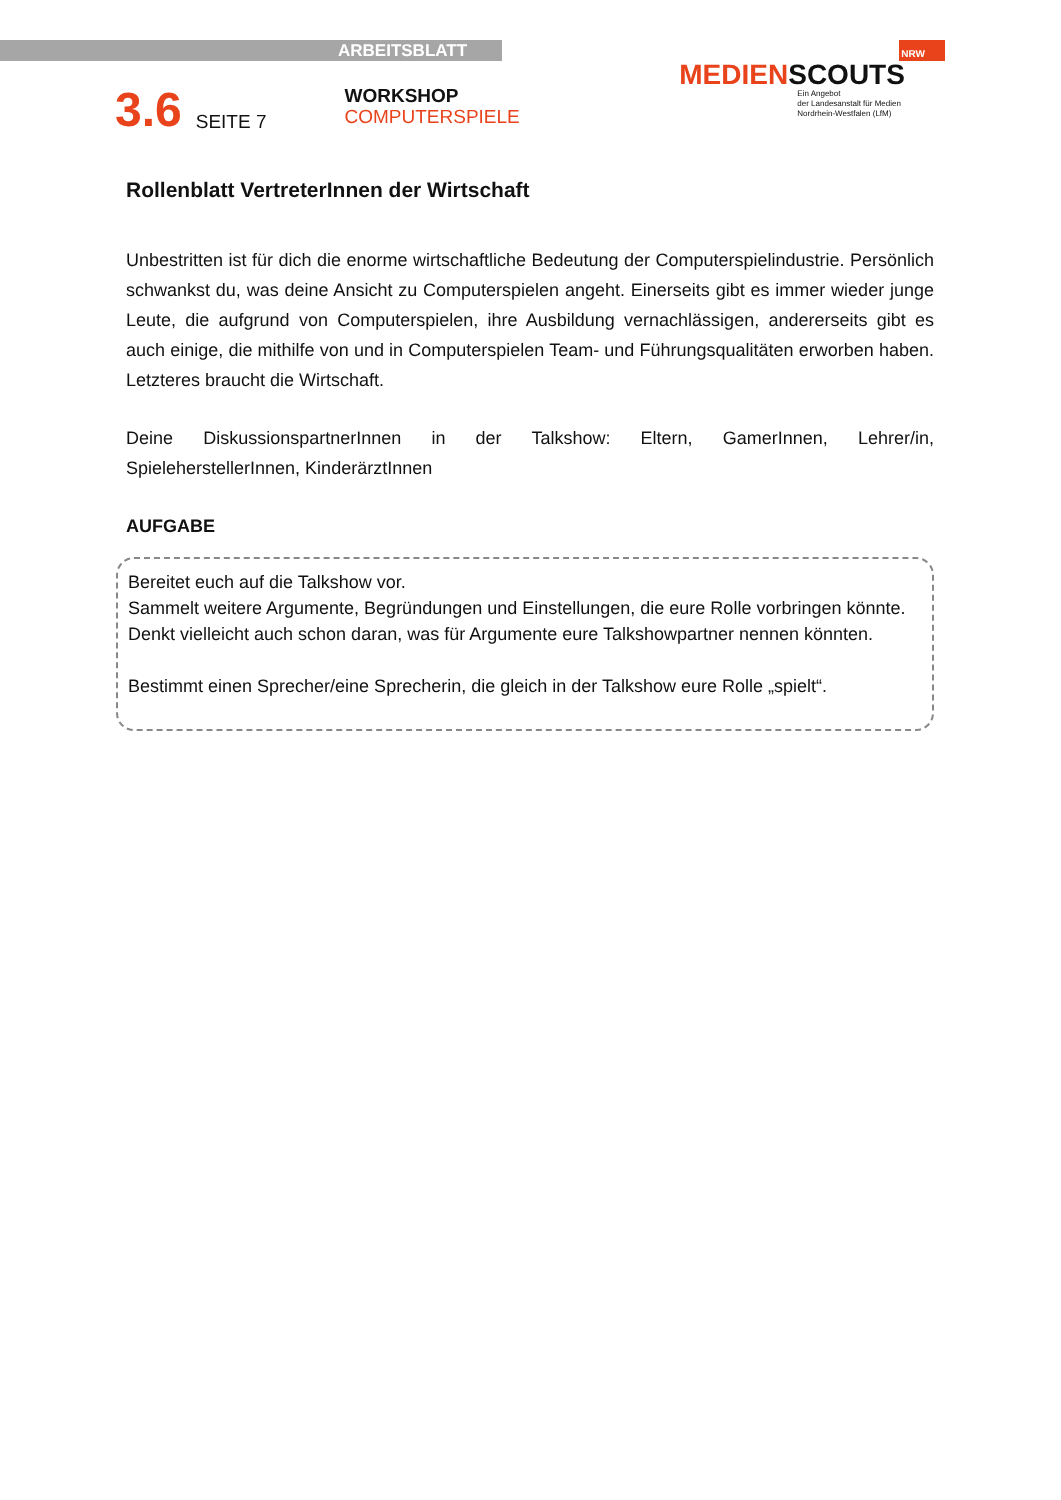ARBEITSBLATT
3.6
SEITE 7
WORKSHOP
COMPUTERSPIELE
NRW
MEDIENSCOUTS
Ein Angebot
der Landesanstalt für Medien
Nordrhein-Westfalen (LfM)
Rollenblatt VertreterInnen der Wirtschaft
Unbestritten ist für dich die enorme wirtschaftliche Bedeutung der Computerspielindustrie. Persönlich schwankst du, was deine Ansicht zu Computerspielen angeht. Einerseits gibt es immer wieder junge Leute, die aufgrund von Computerspielen, ihre Ausbildung vernachlässigen, andererseits gibt es auch einige, die mithilfe von und in Computerspielen Team- und Führungsqualitäten erworben haben. Letzteres braucht die Wirtschaft.
Deine DiskussionspartnerInnen in der Talkshow: Eltern, GamerInnen, Lehrer/in, SpieleherstellerInnen, KinderärztInnen
AUFGABE
Bereitet euch auf die Talkshow vor.
Sammelt weitere Argumente, Begründungen und Einstellungen, die eure Rolle vorbringen könnte.
Denkt vielleicht auch schon daran, was für Argumente eure Talkshowpartner nennen könnten.
Bestimmt einen Sprecher/eine Sprecherin, die gleich in der Talkshow eure Rolle „spielt“.